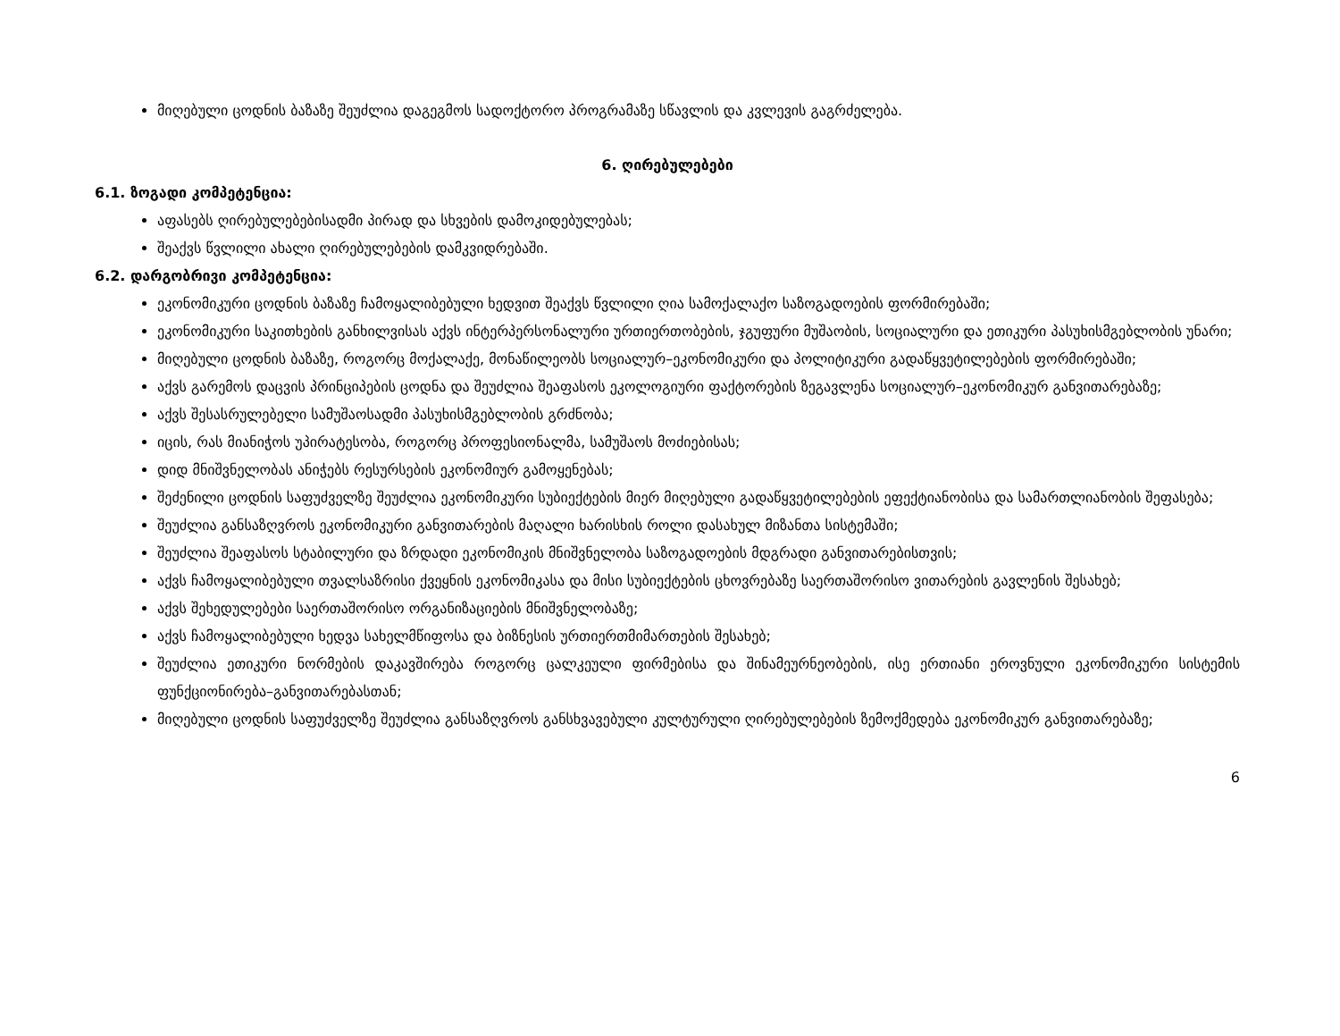მიღებული ცოდნის ბაზაზე შეუძლია დაგეგმოს სადოქტორო პროგრამაზე სწავლის და კვლევის გაგრძელება.
6. ღირებულებები
6.1. ზოგადი კომპეტენცია:
აფასებს ღირებულებებისადმი პირად და სხვების დამოკიდებულებას;
შეაქვს წვლილი ახალი ღირებულებების დამკვიდრებაში.
6.2. დარგობრივი კომპეტენცია:
ეკონომიკური ცოდნის ბაზაზე ჩამოყალიბებული ხედვით შეაქვს წვლილი ღია სამოქალაქო საზოგადოების ფორმირებაში;
ეკონომიკური საკითხების განხილვისას აქვს ინტერპერსონალური ურთიერთობების, ჯგუფური მუშაობის, სოციალური და ეთიკური პასუხისმგებლობის უნარი;
მიღებული ცოდნის ბაზაზე, როგორც მოქალაქე, მონაწილეობს სოციალურ–ეკონომიკური და პოლიტიკური გადაწყვეტილებების ფორმირებაში;
აქვს გარემოს დაცვის პრინციპების ცოდნა და შეუძლია შეაფასოს ეკოლოგიური ფაქტორების ზეგავლენა სოციალურ–ეკონომიკურ განვითარებაზე;
აქვს შესასრულებელი სამუშაოსადმი პასუხისმგებლობის გრძნობა;
იცის, რას მიანიჭოს უპირატესობა, როგორც პროფესიონალმა, სამუშაოს მოძიებისას;
დიდ მნიშვნელობას ანიჭებს რესურსების ეკონომიურ გამოყენებას;
შეძენილი ცოდნის საფუძველზე შეუძლია ეკონომიკური სუბიექტების მიერ მიღებული გადაწყვეტილებების ეფექტიანობისა და სამართლიანობის შეფასება;
შეუძლია განსაზღვროს ეკონომიკური განვითარების მაღალი ხარისხის როლი დასახულ მიზანთა სისტემაში;
შეუძლია შეაფასოს სტაბილური და ზრდადი ეკონომიკის მნიშვნელობა საზოგადოების მდგრადი განვითარებისთვის;
აქვს ჩამოყალიბებული თვალსაზრისი ქვეყნის ეკონომიკასა და მისი სუბიექტების ცხოვრებაზე საერთაშორისო ვითარების გავლენის შესახებ;
აქვს შეხედულებები საერთაშორისო ორგანიზაციების მნიშვნელობაზე;
აქვს ჩამოყალიბებული ხედვა სახელმწიფოსა და ბიზნესის ურთიერთმიმართების შესახებ;
შეუძლია ეთიკური ნორმების დაკავშირება როგორც ცალკეული ფირმებისა და შინამეურნეობების, ისე ერთიანი ეროვნული ეკონომიკური სისტემის ფუნქციონირება–განვითარებასთან;
მიღებული ცოდნის საფუძველზე შეუძლია განსაზღვროს განსხვავებული კულტურული ღირებულებების ზემოქმედება ეკონომიკურ განვითარებაზე;
6